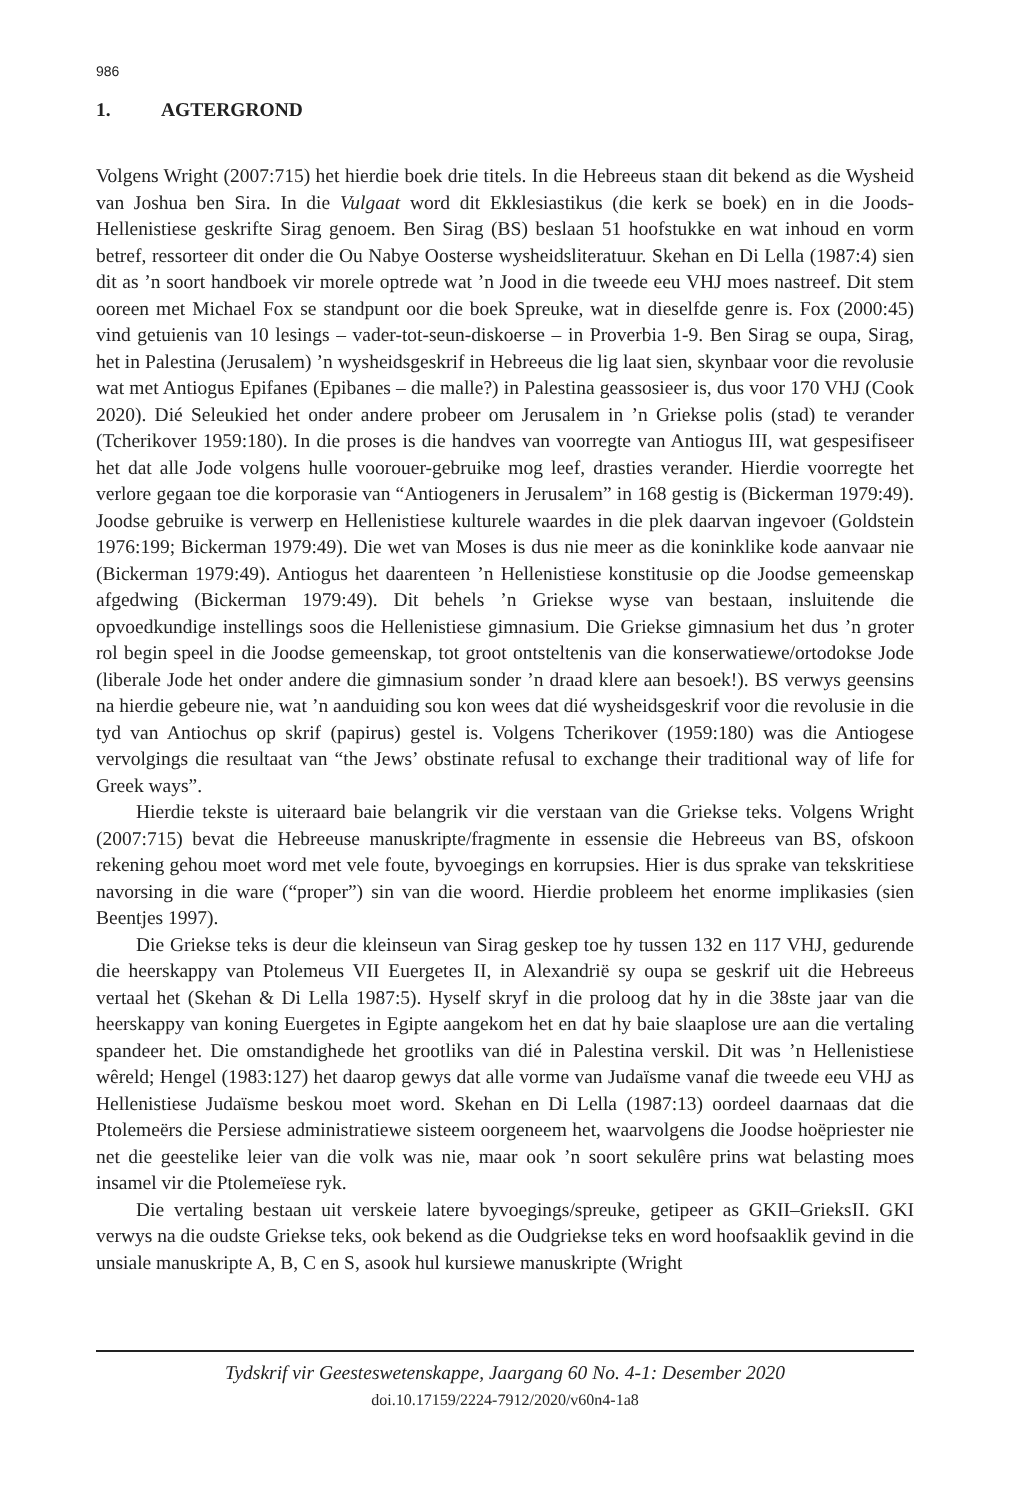986
1. AGTERGROND
Volgens Wright (2007:715) het hierdie boek drie titels. In die Hebreeus staan dit bekend as die Wysheid van Joshua ben Sira. In die Vulgaat word dit Ekklesiastikus (die kerk se boek) en in die Joods-Hellenistiese geskrifte Sirag genoem. Ben Sirag (BS) beslaan 51 hoofstukke en wat inhoud en vorm betref, ressorteer dit onder die Ou Nabye Oosterse wysheidsliteratuur. Skehan en Di Lella (1987:4) sien dit as ’n soort handboek vir morele optrede wat ’n Jood in die tweede eeu VHJ moes nastreef. Dit stem ooreen met Michael Fox se standpunt oor die boek Spreuke, wat in dieselfde genre is. Fox (2000:45) vind getuienis van 10 lesings – vader-tot-seun-diskoerse – in Proverbia 1-9. Ben Sirag se oupa, Sirag, het in Palestina (Jerusalem) ’n wysheidsgeskrif in Hebreeus die lig laat sien, skynbaar voor die revolusie wat met Antiogus Epifanes (Epibanes – die malle?) in Palestina geassosieer is, dus voor 170 VHJ (Cook 2020). Dié Seleukied het onder andere probeer om Jerusalem in ’n Griekse polis (stad) te verander (Tcherikover 1959:180). In die proses is die handves van voorregte van Antiogus III, wat gespesifiseer het dat alle Jode volgens hulle voorouer-gebruike mog leef, drasties verander. Hierdie voorregte het verlore gegaan toe die korporasie van “Antiogeners in Jerusalem” in 168 gestig is (Bickerman 1979:49). Joodse gebruike is verwerp en Hellenistiese kulturele waardes in die plek daarvan ingevoer (Goldstein 1976:199; Bickerman 1979:49). Die wet van Moses is dus nie meer as die koninklike kode aanvaar nie (Bickerman 1979:49). Antiogus het daarenteen ’n Hellenistiese konstitusie op die Joodse gemeenskap afgedwing (Bickerman 1979:49). Dit behels ’n Griekse wyse van bestaan, insluitende die opvoedkundige instellings soos die Hellenistiese gimnasium. Die Griekse gimnasium het dus ’n groter rol begin speel in die Joodse gemeenskap, tot groot ontsteltenis van die konserwatiewe/ortodokse Jode (liberale Jode het onder andere die gimnasium sonder ’n draad klere aan besoek!). BS verwys geensins na hierdie gebeure nie, wat ’n aanduiding sou kon wees dat dié wysheidsgeskrif voor die revolusie in die tyd van Antiochus op skrif (papirus) gestel is. Volgens Tcherikover (1959:180) was die Antiogese vervolgings die resultaat van “the Jews’ obstinate refusal to exchange their traditional way of life for Greek ways”.
Hierdie tekste is uiteraard baie belangrik vir die verstaan van die Griekse teks. Volgens Wright (2007:715) bevat die Hebreeuse manuskripte/fragmente in essensie die Hebreeus van BS, ofskoon rekening gehou moet word met vele foute, byvoegings en korrupsies. Hier is dus sprake van tekskritiese navorsing in die ware (“proper”) sin van die woord. Hierdie probleem het enorme implikasies (sien Beentjes 1997).
Die Griekse teks is deur die kleinseun van Sirag geskep toe hy tussen 132 en 117 VHJ, gedurende die heerskappy van Ptolemeus VII Euergetes II, in Alexandrië sy oupa se geskrif uit die Hebreeus vertaal het (Skehan & Di Lella 1987:5). Hyself skryf in die proloog dat hy in die 38ste jaar van die heerskappy van koning Euergetes in Egipte aangekom het en dat hy baie slaaplose ure aan die vertaling spandeer het. Die omstandighede het grootliks van dié in Palestina verskil. Dit was ’n Hellenistiese wêreld; Hengel (1983:127) het daarop gewys dat alle vorme van Judaïsme vanaf die tweede eeu VHJ as Hellenistiese Judaïsme beskou moet word. Skehan en Di Lella (1987:13) oordeel daarnaas dat die Ptolemeërs die Persiese administratiewe sisteem oorgeneem het, waarvolgens die Joodse hoëpriester nie net die geestelike leier van die volk was nie, maar ook ’n soort sekulêre prins wat belasting moes insamel vir die Ptolemeïese ryk.
Die vertaling bestaan uit verskeie latere byvoegings/spreuke, getipeer as GKII–GrieksII. GKI verwys na die oudste Griekse teks, ook bekend as die Oudgriekse teks en word hoofsaaklik gevind in die unsiale manuskripte A, B, C en S, asook hul kursiewe manuskripte (Wright
Tydskrif vir Geesteswetenskappe, Jaargang 60 No. 4-1: Desember 2020
doi.10.17159/2224-7912/2020/v60n4-1a8